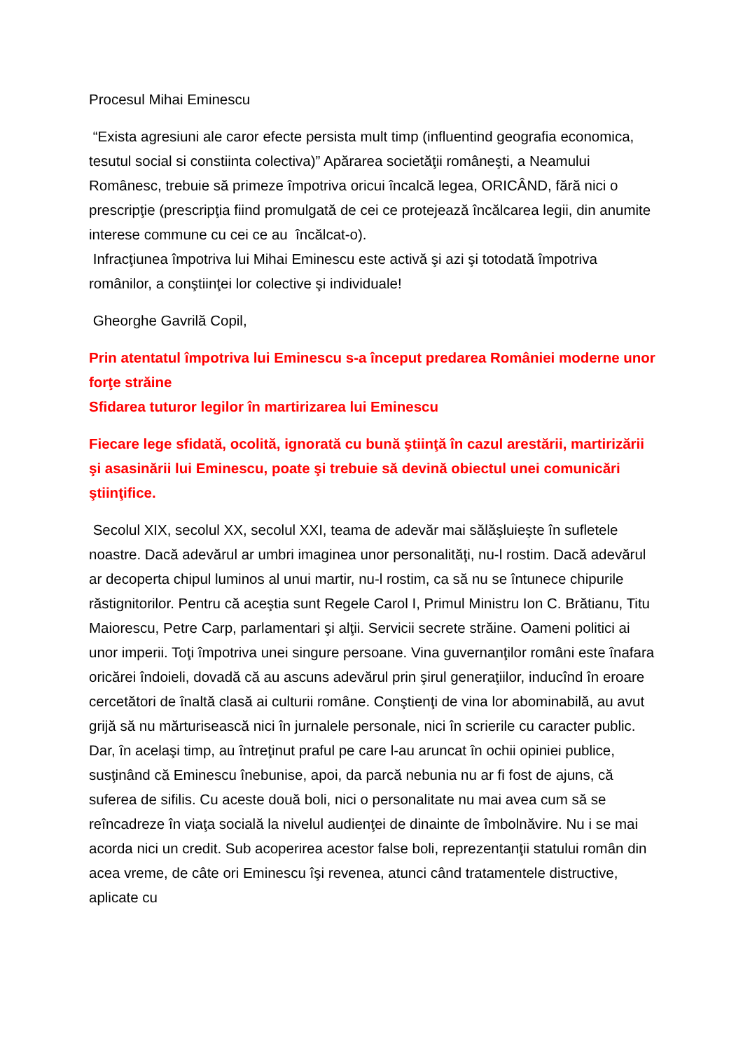Procesul Mihai Eminescu
“Exista agresiuni ale caror efecte persista mult timp (influentind geografia economica, tesutul social si constiinta colectiva)” Apărarea societăţii româneşti, a Neamului Românesc, trebuie să primeze împotriva oricui încalcă legea, ORICÂND, fără nici o prescripţie (prescripţia fiind promulgată de cei ce protejează încălcarea legii, din anumite interese commune cu cei ce au încălcat-o).
Infracţiunea împotriva lui Mihai Eminescu este activă şi azi şi totodată împotriva românilor, a conştiinţei lor colective şi individuale!
Gheorghe Gavrilă Copil,
Prin atentatul împotriva lui Eminescu s-a început predarea României moderne unor forţe străine
Sfidarea tuturor legilor în martirizarea lui Eminescu
Fiecare lege sfidată, ocolită, ignorată cu bună ştiinţă în cazul arestării, martirizării şi asasinării lui Eminescu, poate şi trebuie să devină obiectul unei comunicări ştiinţifice.
Secolul XIX, secolul XX, secolul XXI, teama de adevăr mai sălăşluieşte în sufletele noastre. Dacă adevărul ar umbri imaginea unor personalităţi, nu-l rostim. Dacă adevărul ar decoperta chipul luminos al unui martir, nu-l rostim, ca să nu se întunece chipurile răstignitorilor. Pentru că aceştia sunt Regele Carol I, Primul Ministru Ion C. Brătianu, Titu Maiorescu, Petre Carp, parlamentari şi alţii. Servicii secrete străine. Oameni politici ai unor imperii. Toţi împotriva unei singure persoane. Vina guvernanţilor români este înafara oricărei îndoieli, dovadă că au ascuns adevărul prin şirul generaţiilor, inducînd în eroare cercetători de înaltă clasă ai culturii române. Conştienţi de vina lor abominabilă, au avut grijă să nu mărturisească nici în jurnalele personale, nici în scrierile cu caracter public. Dar, în acelaşi timp, au întreţinut praful pe care l-au aruncat în ochii opiniei publice, susţinând că Eminescu înebunise, apoi, da parcă nebunia nu ar fi fost de ajuns, că suferea de sifilis. Cu aceste două boli, nici o personalitate nu mai avea cum să se reîncadreze în viaţa socială la nivelul audienţei de dinainte de îmbolnăvire. Nu i se mai acorda nici un credit. Sub acoperirea acestor false boli, reprezentanţii statului român din acea vreme, de câte ori Eminescu îşi revenea, atunci când tratamentele distructive, aplicate cu